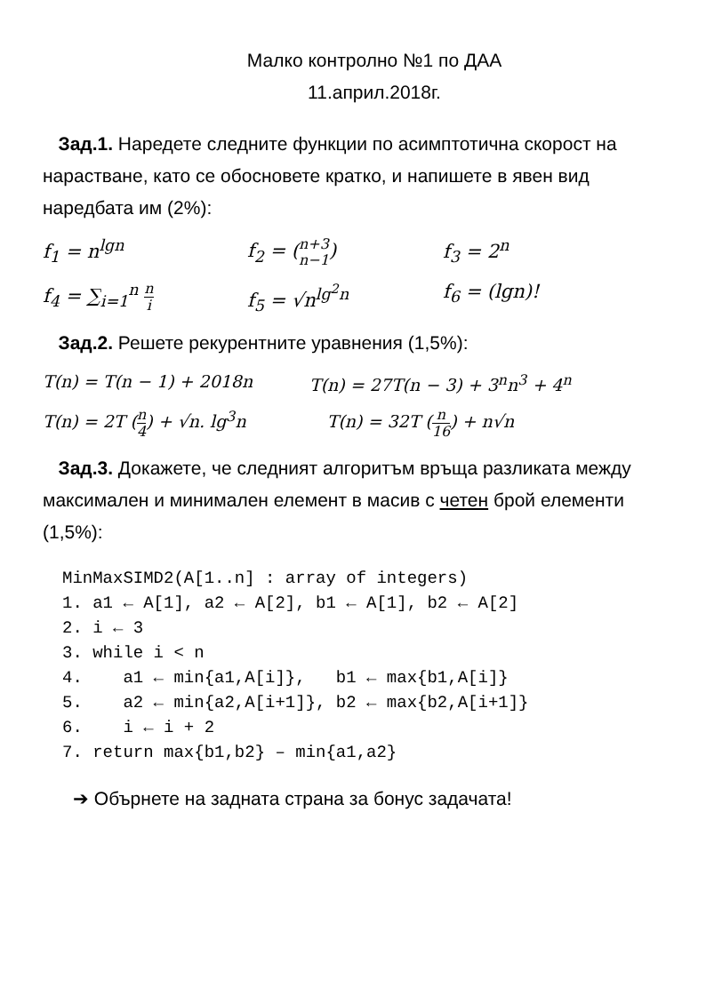Малко контролно №1 по ДАА
11.април.2018г.
Зад.1. Наредете следните функции по асимптотична скорост на нарастване, като се обосновете кратко, и напишете в явен вид наредбата им (2%):
f<sub>1</sub> = n<sup>lgn</sup> f<sub>2</sub> = (n+3 n−1) f<sub>3</sub> = 2<sup>n</sup>
f<sub>4</sub> = ∑<sub>i=1</sub><sup>n</sup> n i
f<sub>5</sub> = √n<sup>lg<sup>2</sup>n</sup> f<sub>6</sub> = (lgn)!
Зад.2. Решете рекурентните уравнения (1,5%):
T(n) = T(n − 1) + 2018n T(n) = 27T(n − 3) + 3<sup>n</sup>n<sup>3</sup> + 4<sup>n</sup>
T(n) = 2T (n 4) + √n. lg<sup>3</sup>n T(n) = 32T (n 16) + n√n
Зад.3. Докажете, че следният алгоритъм връща разликата между максимален и минимален елемент в масив с четен брой елементи (1,5%):
MinMaxSIMD2(A[1..n] : array of integers)
1. a1 ← A[1], a2 ← A[2], b1 ← A[1], b2 ← A[2]
2. i ← 3
3. while i < n
4.    a1 ← min{a1,A[i]},   b1 ← max{b1,A[i]}
5.    a2 ← min{a2,A[i+1]}, b2 ← max{b2,A[i+1]}
6.    i ← i + 2
7. return max{b1,b2} – min{a1,a2}
➔ Обърнете на задната страна за бонус задачата!